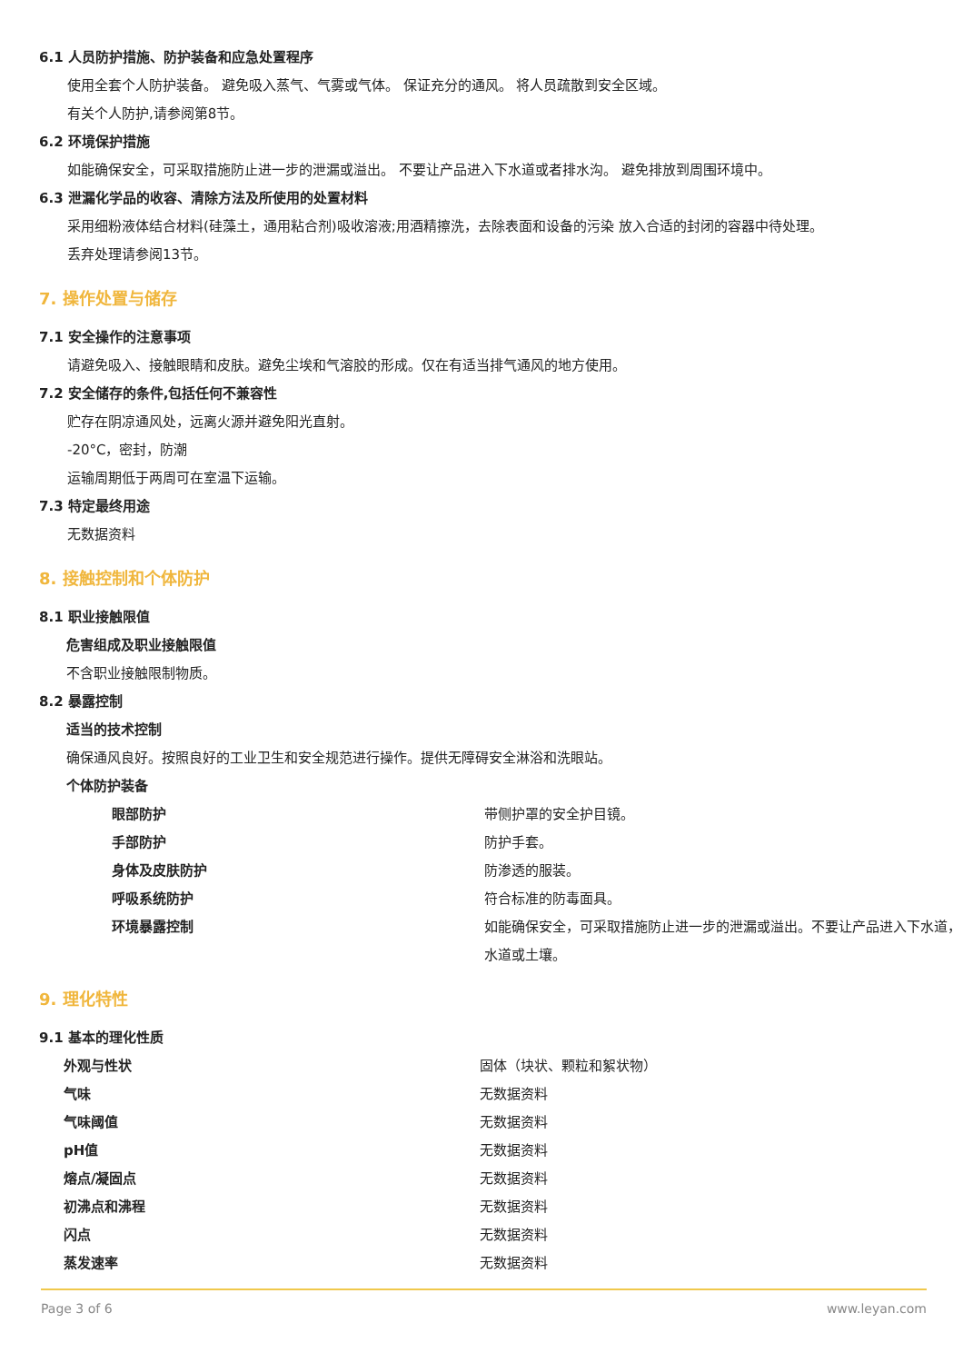6.1 人员防护措施、防护装备和应急处置程序
使用全套个人防护装备。 避免吸入蒸气、气雾或气体。 保证充分的通风。 将人员疏散到安全区域。
有关个人防护,请参阅第8节。
6.2 环境保护措施
如能确保安全，可采取措施防止进一步的泄漏或溢出。 不要让产品进入下水道或者排水沟。 避免排放到周围环境中。
6.3 泄漏化学品的收容、清除方法及所使用的处置材料
采用细粉液体结合材料(硅藻土，通用粘合剂)吸收溶液;用酒精擦洗，去除表面和设备的污染 放入合适的封闭的容器中待处理。
丢弃处理请参阅13节。
7. 操作处置与储存
7.1 安全操作的注意事项
请避免吸入、接触眼睛和皮肤。避免尘埃和气溶胶的形成。仅在有适当排气通风的地方使用。
7.2 安全储存的条件,包括任何不兼容性
贮存在阴凉通风处，远离火源并避免阳光直射。
-20°C，密封，防潮
运输周期低于两周可在室温下运输。
7.3 特定最终用途
无数据资料
8. 接触控制和个体防护
8.1 职业接触限值
危害组成及职业接触限值
不含职业接触限制物质。
8.2 暴露控制
适当的技术控制
确保通风良好。按照良好的工业卫生和安全规范进行操作。提供无障碍安全淋浴和洗眼站。
个体防护装备
| 眼部防护 | 带侧护罩的安全护目镜。 |
| 手部防护 | 防护手套。 |
| 身体及皮肤防护 | 防渗透的服装。 |
| 呼吸系统防护 | 符合标准的防毒面具。 |
| 环境暴露控制 | 如能确保安全，可采取措施防止进一步的泄漏或溢出。不要让产品进入下水道，水道或土壤。 |
9. 理化特性
9.1 基本的理化性质
| 外观与性状 | 固体（块状、颗粒和絮状物） |
| 气味 | 无数据资料 |
| 气味阈值 | 无数据资料 |
| pH值 | 无数据资料 |
| 熔点/凝固点 | 无数据资料 |
| 初沸点和沸程 | 无数据资料 |
| 闪点 | 无数据资料 |
| 蒸发速率 | 无数据资料 |
Page 3 of 6 www.leyan.com